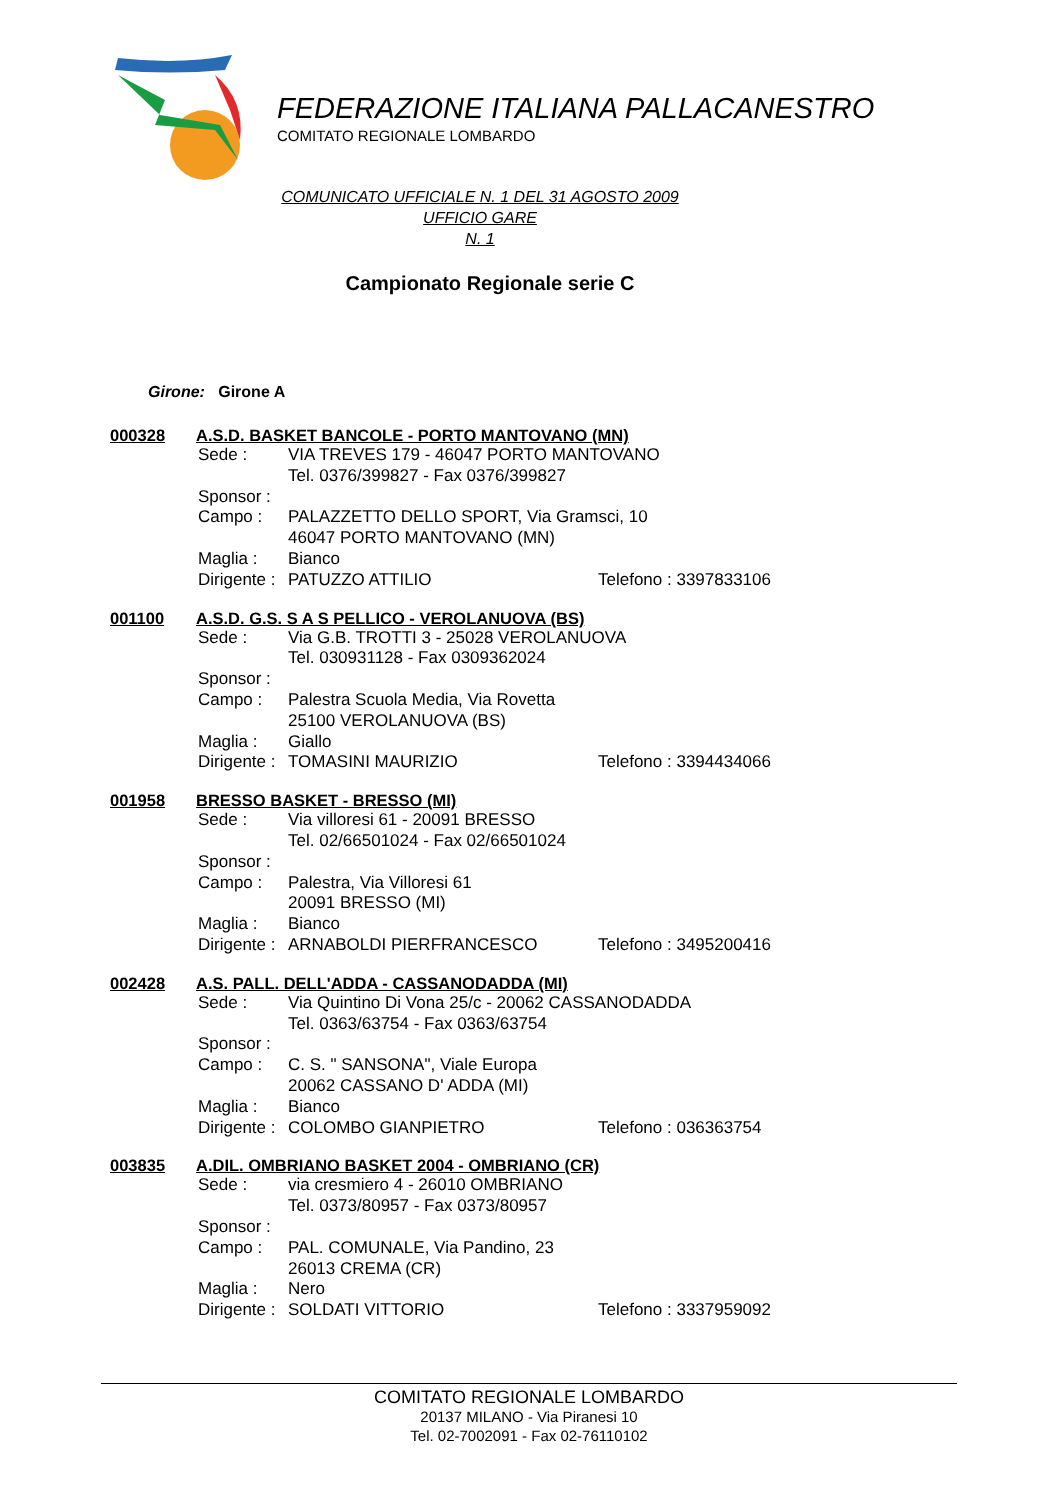FEDERAZIONE ITALIANA PALLACANESTRO
COMITATO REGIONALE LOMBARDO
COMUNICATO UFFICIALE N. 1 DEL 31 AGOSTO 2009
UFFICIO GARE
N. 1
Campionato Regionale serie C
Girone: Girone A
000328 A.S.D. BASKET BANCOLE - PORTO MANTOVANO (MN)
Sede : VIA TREVES 179 - 46047 PORTO MANTOVANO
Tel. 0376/399827 - Fax 0376/399827
Sponsor :
Campo : PALAZZETTO DELLO SPORT, Via Gramsci, 10
46047 PORTO MANTOVANO (MN)
Maglia : Bianco
Dirigente : PATUZZO ATTILIO Telefono : 3397833106
001100 A.S.D. G.S. S A S PELLICO - VEROLANUOVA (BS)
Sede : Via G.B. TROTTI 3 - 25028 VEROLANUOVA
Tel. 030931128 - Fax 0309362024
Sponsor :
Campo : Palestra Scuola Media, Via Rovetta
25100 VEROLANUOVA (BS)
Maglia : Giallo
Dirigente : TOMASINI MAURIZIO Telefono : 3394434066
001958 BRESSO BASKET - BRESSO (MI)
Sede : Via villoresi 61 - 20091 BRESSO
Tel. 02/66501024 - Fax 02/66501024
Sponsor :
Campo : Palestra, Via Villoresi 61
20091 BRESSO (MI)
Maglia : Bianco
Dirigente : ARNABOLDI PIERFRANCESCO Telefono : 3495200416
002428 A.S. PALL. DELL'ADDA - CASSANODADDA (MI)
Sede : Via Quintino Di Vona 25/c - 20062 CASSANODADDA
Tel. 0363/63754 - Fax 0363/63754
Sponsor :
Campo : C. S. " SANSONA", Viale Europa
20062 CASSANO D' ADDA (MI)
Maglia : Bianco
Dirigente : COLOMBO GIANPIETRO Telefono : 036363754
003835 A.DIL. OMBRIANO BASKET 2004 - OMBRIANO (CR)
Sede : via cresmiero 4 - 26010 OMBRIANO
Tel. 0373/80957 - Fax 0373/80957
Sponsor :
Campo : PAL. COMUNALE, Via Pandino, 23
26013 CREMA (CR)
Maglia : Nero
Dirigente : SOLDATI VITTORIO Telefono : 3337959092
COMITATO REGIONALE LOMBARDO
20137 MILANO - Via Piranesi 10
Tel. 02-7002091 - Fax 02-76110102